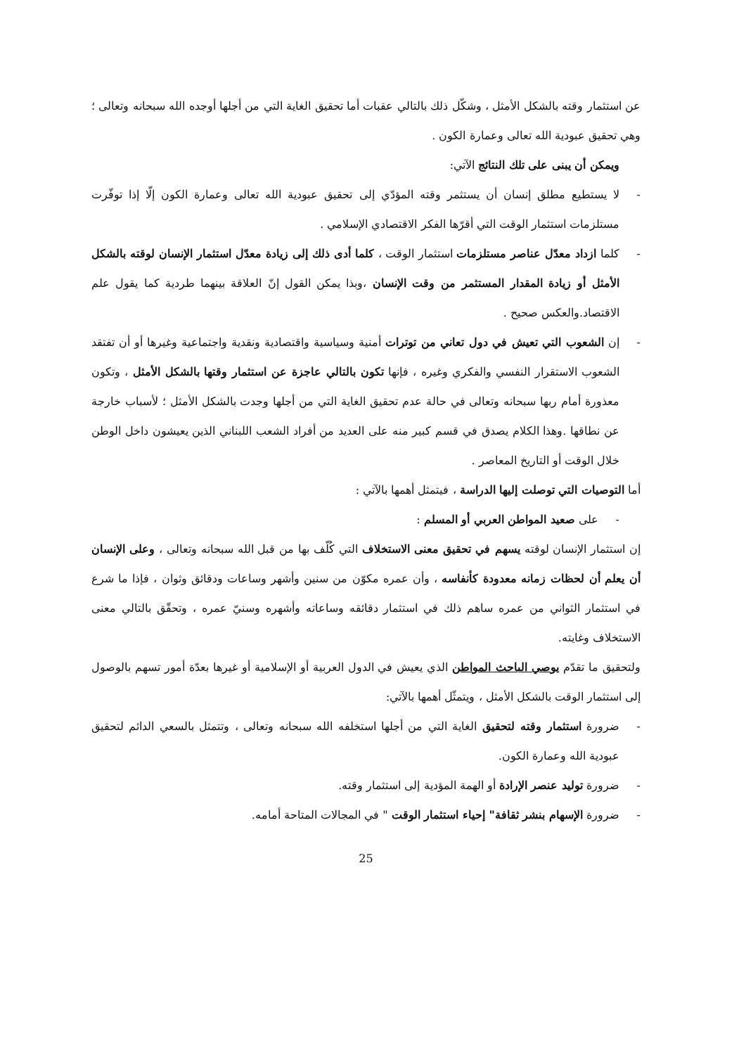عن استثمار وقته بالشكل الأمثل ، وشكّل ذلك بالتالي عقبات أما تحقيق الغاية التي من أجلها أوجده الله سبحانه وتعالى ؛ وهي تحقيق عبودية الله تعالى وعمارة الكون .
ويمكن أن يبنى على تلك النتائج الآتي:
- لا يستطيع مطلق إنسان أن يستثمر وقته المؤدّي إلى تحقيق عبودية الله تعالى وعمارة الكون إلّا إذا توفّرت مستلزمات استثمار الوقت التي أقرّها الفكر الاقتصادي الإسلامي .
- كلما ازداد معدّل عناصر مستلزمات استثمار الوقت ، كلما أدى ذلك إلى زيادة معدّل استثمار الإنسان لوقته بالشكل الأمثل أو زيادة المقدار المستثمر من وقت الإنسان ،وبذا يمكن القول إنّ العلاقة بينهما طردية كما يقول علم الاقتصاد.والعكس صحيح .
- إن الشعوب التي تعيش في دول تعاني من توترات أمنية وسياسية واقتصادية ونقدية واجتماعية وغيرها أو أن تفتقد الشعوب الاستقرار النفسي والفكري وغيره ، فإنها تكون بالتالي عاجزة عن استثمار وقتها بالشكل الأمثل ، وتكون معذورة أمام ربها سبحانه وتعالى في حالة عدم تحقيق الغاية التي من أجلها وجدت بالشكل الأمثل ؛ لأسباب خارجة عن نطاقها .وهذا الكلام يصدق في قسم كبير منه على العديد من أفراد الشعب اللبناني الذين يعيشون داخل الوطن خلال الوقت أو التاريخ المعاصر .
أما التوصيات التي توصلت إليها الدراسة ، فيتمثل أهمها بالآتي :
- على صعيد المواطن العربي أو المسلم :
إن استثمار الإنسان لوقته يسهم في تحقيق معنى الاستخلاف التي كُلّف بها من قبل الله سبحانه وتعالى ، وعلى الإنسان أن يعلم أن لحظات زمانه معدودة كأنفاسه ، وأن عمره مكوّن من سنين وأشهر وساعات ودقائق وثوان ، فإذا ما شرع في استثمار الثواني من عمره ساهم ذلك في استثمار دقائقه وساعاته وأشهره وسنيّ عمره ، وتحقّق بالتالي معنى الاستخلاف وغايته.
ولتحقيق ما تقدّم يوصي الباحث المواطن الذي يعيش في الدول العربية أو الإسلامية أو غيرها بعدّة أمور تسهم بالوصول إلى استثمار الوقت بالشكل الأمثل ، ويتمثّل أهمها بالآتي:
- ضرورة استثمار وقته لتحقيق الغاية التي من أجلها استخلفه الله سبحانه وتعالى ، وتتمثل بالسعي الدائم لتحقيق عبودية الله وعمارة الكون.
- ضرورة توليد عنصر الإرادة أو الهمة المؤدية إلى استثمار وقته.
- ضرورة الإسهام بنشر ثقافة" إحياء استثمار الوقت " في المجالات المتاحة أمامه.
25